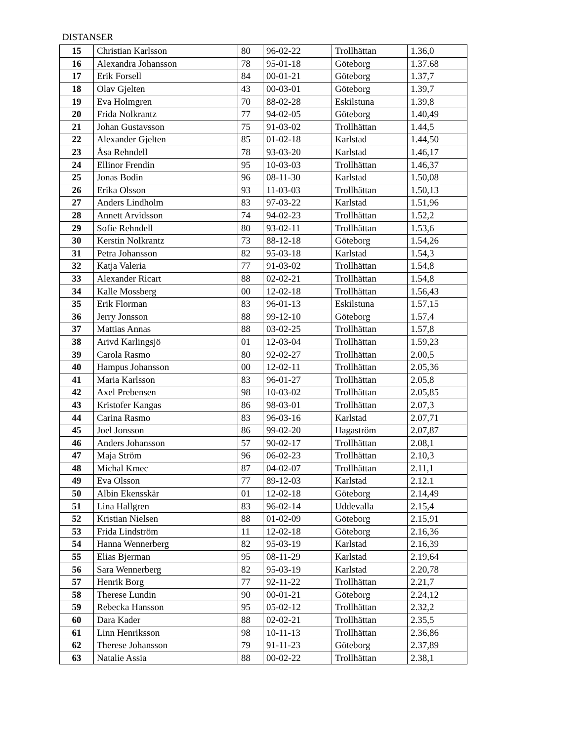DISTANSER
| 15 | Christian Karlsson | 80 | 96-02-22 | Trollhättan | 1.36,0 |
| 16 | Alexandra Johansson | 78 | 95-01-18 | Göteborg | 1.37.68 |
| 17 | Erik Forsell | 84 | 00-01-21 | Göteborg | 1.37,7 |
| 18 | Olav Gjelten | 43 | 00-03-01 | Göteborg | 1.39,7 |
| 19 | Eva Holmgren | 70 | 88-02-28 | Eskilstuna | 1.39,8 |
| 20 | Frida Nolkrantz | 77 | 94-02-05 | Göteborg | 1.40,49 |
| 21 | Johan Gustavsson | 75 | 91-03-02 | Trollhättan | 1.44,5 |
| 22 | Alexander Gjelten | 85 | 01-02-18 | Karlstad | 1.44,50 |
| 23 | Åsa Rehndell | 78 | 93-03-20 | Karlstad | 1.46,17 |
| 24 | Ellinor Frendin | 95 | 10-03-03 | Trollhättan | 1.46,37 |
| 25 | Jonas Bodin | 96 | 08-11-30 | Karlstad | 1.50,08 |
| 26 | Erika Olsson | 93 | 11-03-03 | Trollhättan | 1.50,13 |
| 27 | Anders Lindholm | 83 | 97-03-22 | Karlstad | 1.51,96 |
| 28 | Annett Arvidsson | 74 | 94-02-23 | Trollhättan | 1.52,2 |
| 29 | Sofie Rehndell | 80 | 93-02-11 | Trollhättan | 1.53,6 |
| 30 | Kerstin Nolkrantz | 73 | 88-12-18 | Göteborg | 1.54,26 |
| 31 | Petra Johansson | 82 | 95-03-18 | Karlstad | 1.54,3 |
| 32 | Katja Valeria | 77 | 91-03-02 | Trollhättan | 1.54,8 |
| 33 | Alexander Ricart | 88 | 02-02-21 | Trollhättan | 1.54,8 |
| 34 | Kalle Mossberg | 00 | 12-02-18 | Trollhättan | 1.56,43 |
| 35 | Erik Florman | 83 | 96-01-13 | Eskilstuna | 1.57,15 |
| 36 | Jerry Jonsson | 88 | 99-12-10 | Göteborg | 1.57,4 |
| 37 | Mattias Annas | 88 | 03-02-25 | Trollhättan | 1.57,8 |
| 38 | Arivd Karlingsjö | 01 | 12-03-04 | Trollhättan | 1.59,23 |
| 39 | Carola Rasmo | 80 | 92-02-27 | Trollhättan | 2.00,5 |
| 40 | Hampus Johansson | 00 | 12-02-11 | Trollhättan | 2.05,36 |
| 41 | Maria Karlsson | 83 | 96-01-27 | Trollhättan | 2.05,8 |
| 42 | Axel Prebensen | 98 | 10-03-02 | Trollhättan | 2.05,85 |
| 43 | Kristofer Kangas | 86 | 98-03-01 | Trollhättan | 2.07,3 |
| 44 | Carina Rasmo | 83 | 96-03-16 | Karlstad | 2.07,71 |
| 45 | Joel Jonsson | 86 | 99-02-20 | Hagaström | 2.07,87 |
| 46 | Anders Johansson | 57 | 90-02-17 | Trollhättan | 2.08,1 |
| 47 | Maja Ström | 96 | 06-02-23 | Trollhättan | 2.10,3 |
| 48 | Michal Kmec | 87 | 04-02-07 | Trollhättan | 2.11,1 |
| 49 | Eva Olsson | 77 | 89-12-03 | Karlstad | 2.12.1 |
| 50 | Albin Ekensskär | 01 | 12-02-18 | Göteborg | 2.14,49 |
| 51 | Lina Hallgren | 83 | 96-02-14 | Uddevalla | 2.15,4 |
| 52 | Kristian Nielsen | 88 | 01-02-09 | Göteborg | 2.15,91 |
| 53 | Frida Lindström | 11 | 12-02-18 | Göteborg | 2.16,36 |
| 54 | Hanna Wennerberg | 82 | 95-03-19 | Karlstad | 2.16,39 |
| 55 | Elias Bjerman | 95 | 08-11-29 | Karlstad | 2.19,64 |
| 56 | Sara Wennerberg | 82 | 95-03-19 | Karlstad | 2.20,78 |
| 57 | Henrik Borg | 77 | 92-11-22 | Trollhättan | 2.21,7 |
| 58 | Therese Lundin | 90 | 00-01-21 | Göteborg | 2.24,12 |
| 59 | Rebecka Hansson | 95 | 05-02-12 | Trollhättan | 2.32,2 |
| 60 | Dara Kader | 88 | 02-02-21 | Trollhättan | 2.35,5 |
| 61 | Linn Henriksson | 98 | 10-11-13 | Trollhättan | 2.36,86 |
| 62 | Therese Johansson | 79 | 91-11-23 | Göteborg | 2.37,89 |
| 63 | Natalie Assia | 88 | 00-02-22 | Trollhättan | 2.38,1 |